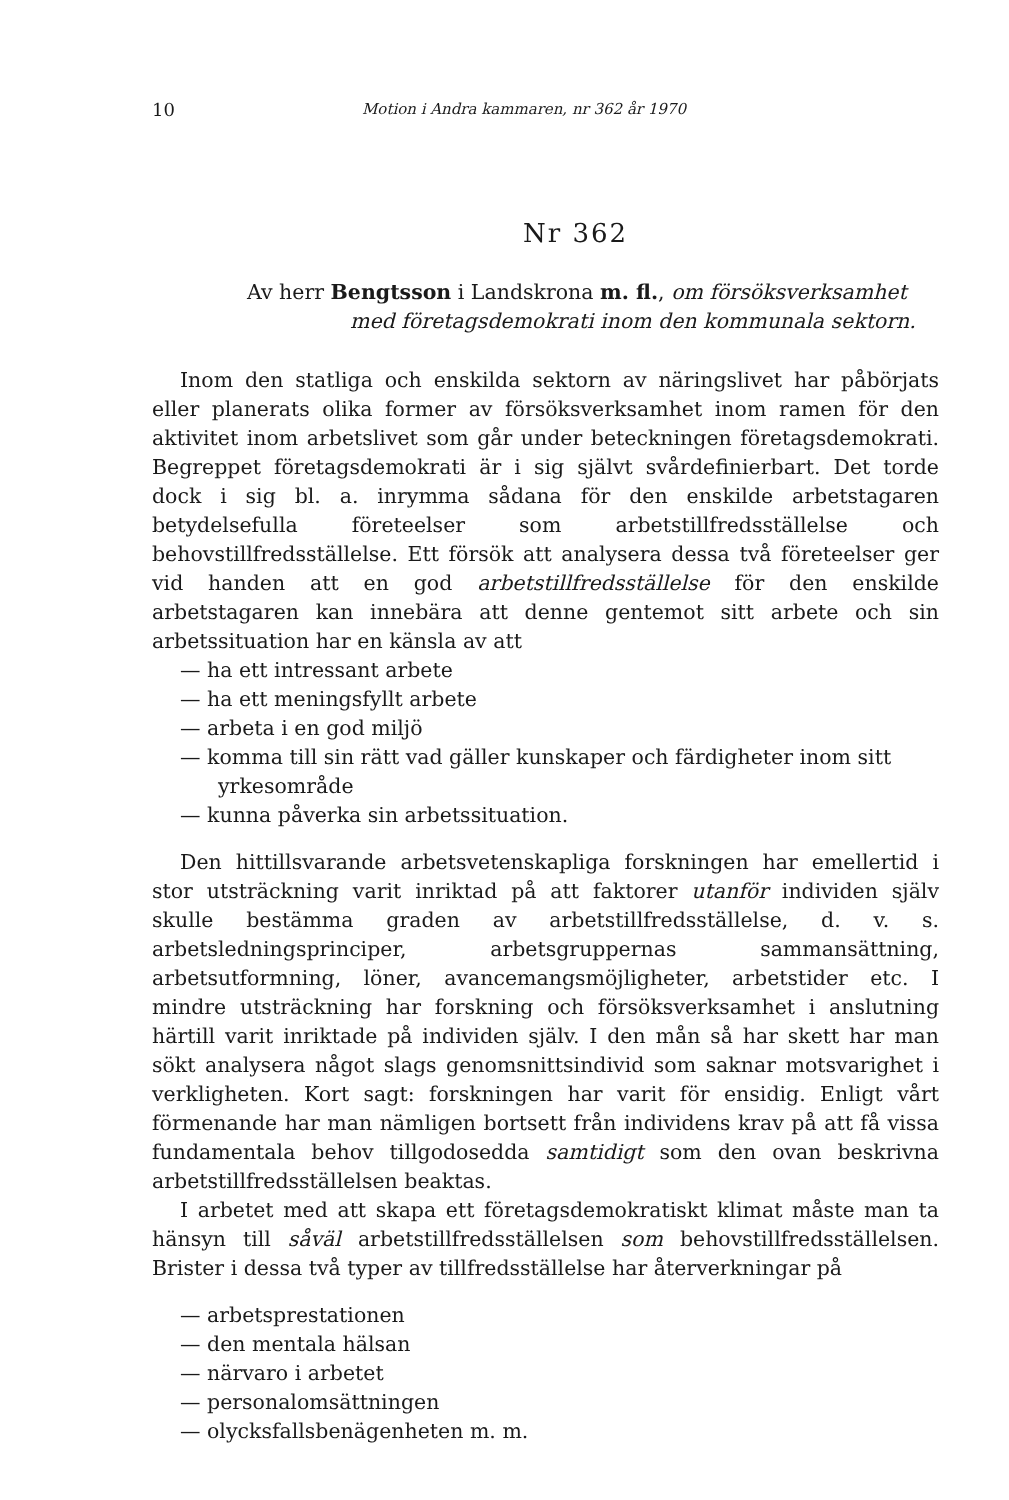10 Motion i Andra kammaren, nr 362 år 1970
Nr 362
Av herr Bengtsson i Landskrona m. fl., om försöksverksamhet
med företagsdemokrati inom den kommunala sektorn.
Inom den statliga och enskilda sektorn av näringslivet har påbörjats eller planerats olika former av försöksverksamhet inom ramen för den aktivitet inom arbetslivet som går under beteckningen företagsdemokrati. Begreppet företagsdemokrati är i sig självt svårdefinierbart. Det torde dock i sig bl. a. inrymma sådana för den enskilde arbetstagaren betydelsefulla företeelser som arbetstillfredsställelse och behovstillfredsställelse. Ett försök att analysera dessa två företeelser ger vid handen att en god arbetstillfredsställelse för den enskilde arbetstagaren kan innebära att denne gentemot sitt arbete och sin arbetssituation har en känsla av att
— ha ett intressant arbete
— ha ett meningsfyllt arbete
— arbeta i en god miljö
— komma till sin rätt vad gäller kunskaper och färdigheter inom sitt yrkesområde
— kunna påverka sin arbetssituation.
Den hittillsvarande arbetsvetenskapliga forskningen har emellertid i stor utsträckning varit inriktad på att faktorer utanför individen själv skulle bestämma graden av arbetstillfredsställelse, d. v. s. arbetsledningsprinciper, arbetsgruppernas sammansättning, arbetsutformning, löner, avancemangsmöjligheter, arbetstider etc. I mindre utsträckning har forskning och försöksverksamhet i anslutning härtill varit inriktade på individen själv. I den mån så har skett har man sökt analysera något slags genomsnittsindivid som saknar motsvarighet i verkligheten. Kort sagt: forskningen har varit för ensidig. Enligt vårt förmenande har man nämligen bortsett från individens krav på att få vissa fundamentala behov tillgodosedda samtidigt som den ovan beskrivna arbetstillfredsställelsen beaktas.
I arbetet med att skapa ett företagsdemokratiskt klimat måste man ta hänsyn till såväl arbetstillfredsställelsen som behovstillfredsställelsen. Brister i dessa två typer av tillfredsställelse har återverkningar på
— arbetsprestationen
— den mentala hälsan
— närvaro i arbetet
— personalomsättningen
— olycksfallsbenägenheten m. m.